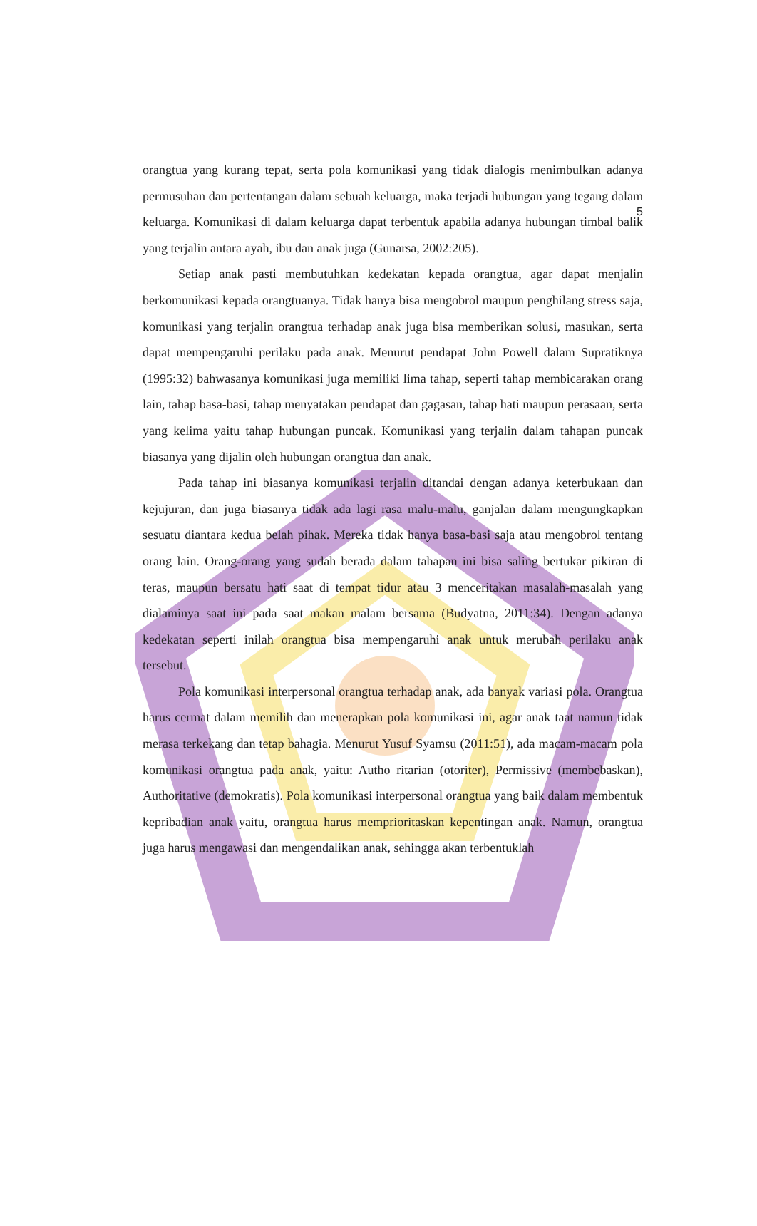5
orangtua yang kurang tepat, serta pola komunikasi yang tidak dialogis menimbulkan adanya permusuhan dan pertentangan dalam sebuah keluarga, maka terjadi hubungan yang tegang dalam keluarga. Komunikasi di dalam keluarga dapat terbentuk apabila adanya hubungan timbal balik yang terjalin antara ayah, ibu dan anak juga (Gunarsa, 2002:205).
Setiap anak pasti membutuhkan kedekatan kepada orangtua, agar dapat menjalin berkomunikasi kepada orangtuanya. Tidak hanya bisa mengobrol maupun penghilang stress saja, komunikasi yang terjalin orangtua terhadap anak juga bisa memberikan solusi, masukan, serta dapat mempengaruhi perilaku pada anak. Menurut pendapat John Powell dalam Supratiknya (1995:32) bahwasanya komunikasi juga memiliki lima tahap, seperti tahap membicarakan orang lain, tahap basa-basi, tahap menyatakan pendapat dan gagasan, tahap hati maupun perasaan, serta yang kelima yaitu tahap hubungan puncak. Komunikasi yang terjalin dalam tahapan puncak biasanya yang dijalin oleh hubungan orangtua dan anak.
Pada tahap ini biasanya komunikasi terjalin ditandai dengan adanya keterbukaan dan kejujuran, dan juga biasanya tidak ada lagi rasa malu-malu, ganjalan dalam mengungkapkan sesuatu diantara kedua belah pihak. Mereka tidak hanya basa-basi saja atau mengobrol tentang orang lain. Orang-orang yang sudah berada dalam tahapan ini bisa saling bertukar pikiran di teras, maupun bersatu hati saat di tempat tidur atau 3 menceritakan masalah-masalah yang dialaminya saat ini pada saat makan malam bersama (Budyatna, 2011:34). Dengan adanya kedekatan seperti inilah orangtua bisa mempengaruhi anak untuk merubah perilaku anak tersebut.
Pola komunikasi interpersonal orangtua terhadap anak, ada banyak variasi pola. Orangtua harus cermat dalam memilih dan menerapkan pola komunikasi ini, agar anak taat namun tidak merasa terkekang dan tetap bahagia. Menurut Yusuf Syamsu (2011:51), ada macam-macam pola komunikasi orangtua pada anak, yaitu: Autho ritarian (otoriter), Permissive (membebaskan), Authoritative (demokratis). Pola komunikasi interpersonal orangtua yang baik dalam membentuk kepribadian anak yaitu, orangtua harus memprioritaskan kepentingan anak. Namun, orangtua juga harus mengawasi dan mengendalikan anak, sehingga akan terbentuklah